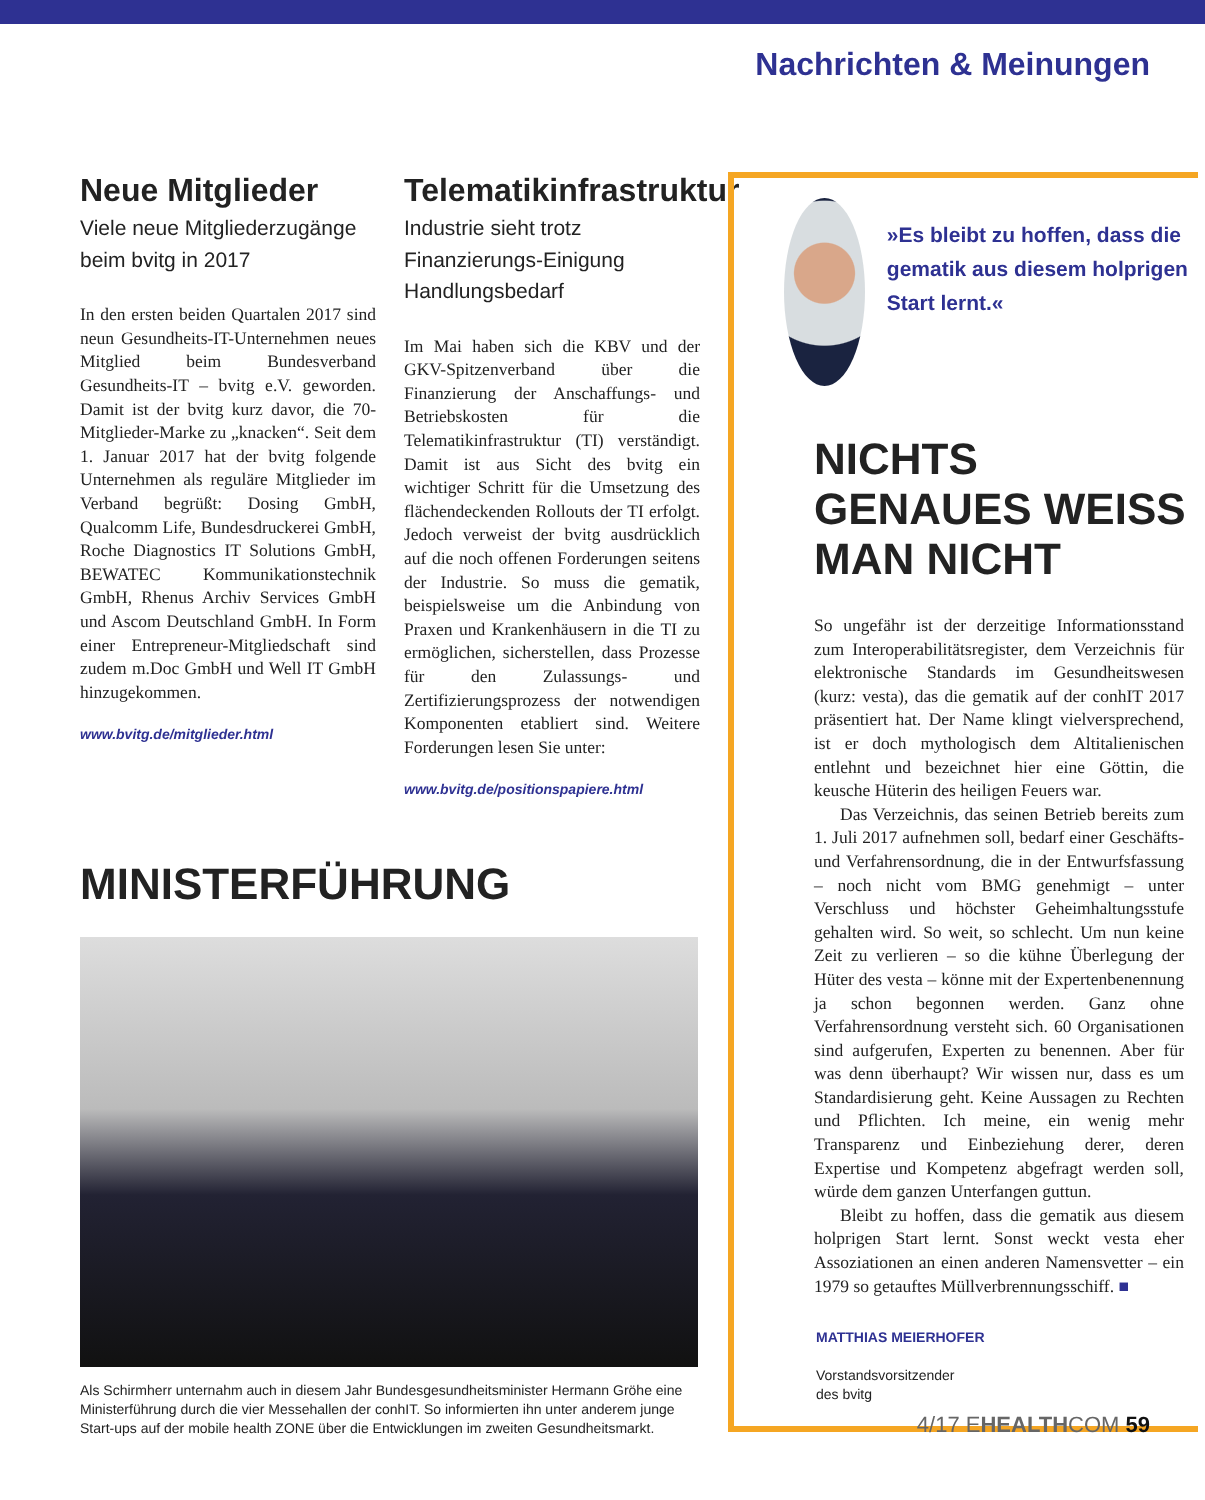Nachrichten & Meinungen
Neue Mitglieder
Viele neue Mitgliederzugänge beim bvitg in 2017
In den ersten beiden Quartalen 2017 sind neun Gesundheits-IT-Unternehmen neues Mitglied beim Bundesverband Gesundheits-IT – bvitg e.V. geworden. Damit ist der bvitg kurz davor, die 70-Mitglieder-Marke zu „knacken“. Seit dem 1. Januar 2017 hat der bvitg folgende Unternehmen als reguläre Mitglieder im Verband begrüßt: Dosing GmbH, Qualcomm Life, Bundesdruckerei GmbH, Roche Diagnostics IT Solutions GmbH, BEWATEC Kommunikationstechnik GmbH, Rhenus Archiv Services GmbH und Ascom Deutschland GmbH. In Form einer Entrepreneur-Mitgliedschaft sind zudem m.Doc GmbH und Well IT GmbH hinzugekommen.
www.bvitg.de/mitglieder.html
Telematikinfrastruktur
Industrie sieht trotz Finanzierungs-Einigung Handlungsbedarf
Im Mai haben sich die KBV und der GKV-Spitzenverband über die Finanzierung der Anschaffungs- und Betriebskosten für die Telematikinfrastruktur (TI) verständigt. Damit ist aus Sicht des bvitg ein wichtiger Schritt für die Umsetzung des flächendeckenden Rollouts der TI erfolgt. Jedoch verweist der bvitg ausdrücklich auf die noch offenen Forderungen seitens der Industrie. So muss die gematik, beispielsweise um die Anbindung von Praxen und Krankenhäusern in die TI zu ermöglichen, sicherstellen, dass Prozesse für den Zulassungs- und Zertifizierungsprozess der notwendigen Komponenten etabliert sind. Weitere Forderungen lesen Sie unter:
www.bvitg.de/positionspapiere.html
MINISTERFÜHRUNG
Als Schirmherr unternahm auch in diesem Jahr Bundesgesundheitsminister Hermann Gröhe eine Ministerführung durch die vier Messehallen der conhIT. So informierten ihn unter anderem junge Start-ups auf der mobile health ZONE über die Entwicklungen im zweiten Gesundheitsmarkt.
»Es bleibt zu hoffen, dass die gematik aus diesem holprigen Start lernt.«
NICHTS GENAUES WEISS MAN NICHT
So ungefähr ist der derzeitige Informationsstand zum Interoperabilitätsregister, dem Verzeichnis für elektronische Standards im Gesundheitswesen (kurz: vesta), das die gematik auf der conhIT 2017 präsentiert hat. Der Name klingt vielversprechend, ist er doch mythologisch dem Altitalienischen entlehnt und bezeichnet hier eine Göttin, die keusche Hüterin des heiligen Feuers war.
Das Verzeichnis, das seinen Betrieb bereits zum 1. Juli 2017 aufnehmen soll, bedarf einer Geschäfts- und Verfahrensordnung, die in der Entwurfsfassung – noch nicht vom BMG genehmigt – unter Verschluss und höchster Geheimhaltungsstufe gehalten wird. So weit, so schlecht. Um nun keine Zeit zu verlieren – so die kühne Überlegung der Hüter des vesta – könne mit der Expertenbenennung ja schon begonnen werden. Ganz ohne Verfahrensordnung versteht sich. 60 Organisationen sind aufgerufen, Experten zu benennen. Aber für was denn überhaupt? Wir wissen nur, dass es um Standardisierung geht. Keine Aussagen zu Rechten und Pflichten. Ich meine, ein wenig mehr Transparenz und Einbeziehung derer, deren Expertise und Kompetenz abgefragt werden soll, würde dem ganzen Unterfangen guttun.
Bleibt zu hoffen, dass die gematik aus diesem holprigen Start lernt. Sonst weckt vesta eher Assoziationen an einen anderen Namensvetter – ein 1979 so getauftes Müllverbrennungsschiff. ■
MATTHIAS MEIERHOFER
Vorstandsvorsitzender
des bvitg
4/17 EHEALTHCOM 59